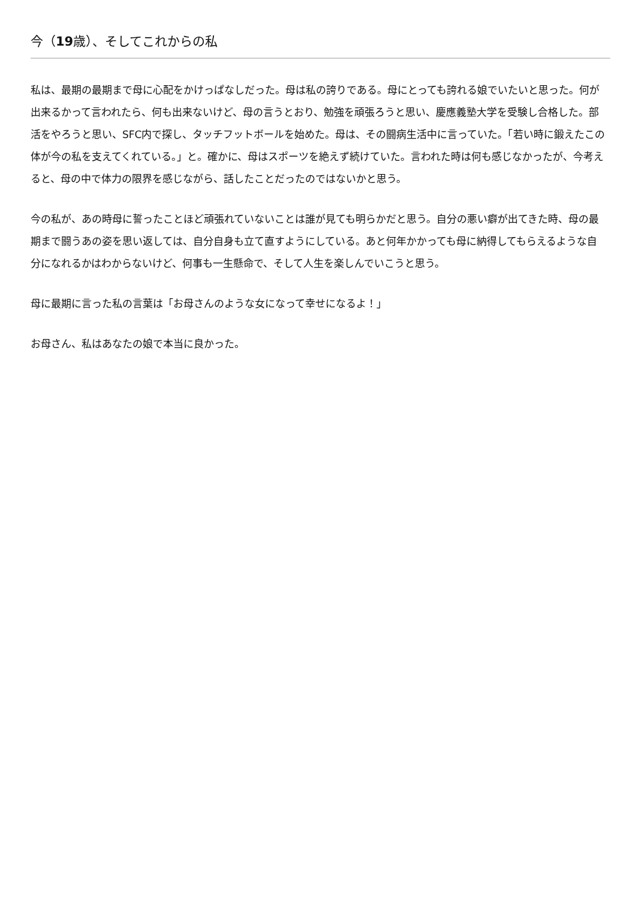今（19歳）、そしてこれからの私
私は、最期の最期まで母に心配をかけっぱなしだった。母は私の誇りである。母にとっても誇れる娘でいたいと思った。何が出来るかって言われたら、何も出来ないけど、母の言うとおり、勉強を頑張ろうと思い、慶應義塾大学を受験し合格した。部活をやろうと思い、SFC内で探し、タッチフットボールを始めた。母は、その闘病生活中に言っていた。「若い時に鍛えたこの体が今の私を支えてくれている。」と。確かに、母はスポーツを絶えず続けていた。言われた時は何も感じなかったが、今考えると、母の中で体力の限界を感じながら、話したことだったのではないかと思う。
今の私が、あの時母に誓ったことほど頑張れていないことは誰が見ても明らかだと思う。自分の悪い癖が出てきた時、母の最期まで闘うあの姿を思い返しては、自分自身も立て直すようにしている。あと何年かかっても母に納得してもらえるような自分になれるかはわからないけど、何事も一生懸命で、そして人生を楽しんでいこうと思う。
母に最期に言った私の言葉は「お母さんのような女になって幸せになるよ！」
お母さん、私はあなたの娘で本当に良かった。